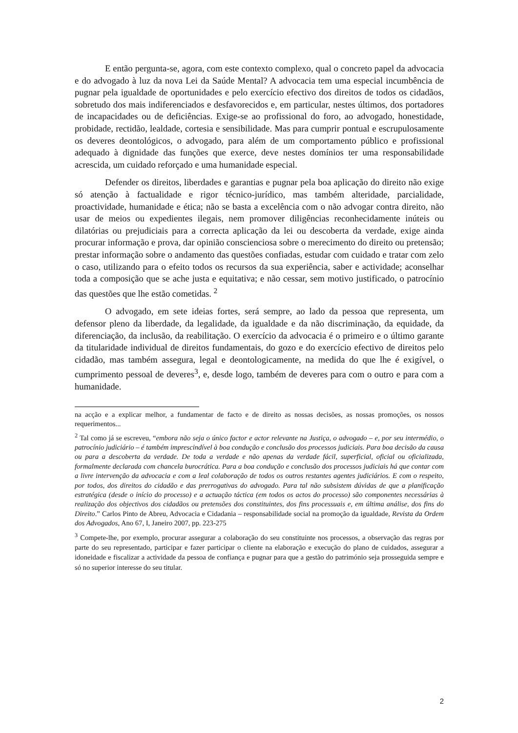E então pergunta-se, agora, com este contexto complexo, qual o concreto papel da advocacia e do advogado à luz da nova Lei da Saúde Mental? A advocacia tem uma especial incumbência de pugnar pela igualdade de oportunidades e pelo exercício efectivo dos direitos de todos os cidadãos, sobretudo dos mais indiferenciados e desfavorecidos e, em particular, nestes últimos, dos portadores de incapacidades ou de deficiências. Exige-se ao profissional do foro, ao advogado, honestidade, probidade, rectidão, lealdade, cortesia e sensibilidade. Mas para cumprir pontual e escrupulosamente os deveres deontológicos, o advogado, para além de um comportamento público e profissional adequado à dignidade das funções que exerce, deve nestes domínios ter uma responsabilidade acrescida, um cuidado reforçado e uma humanidade especial.
Defender os direitos, liberdades e garantias e pugnar pela boa aplicação do direito não exige só atenção à factualidade e rigor técnico-jurídico, mas também alteridade, parcialidade, proactividade, humanidade e ética; não se basta a excelência com o não advogar contra direito, não usar de meios ou expedientes ilegais, nem promover diligências reconhecidamente inúteis ou dilatórias ou prejudiciais para a correcta aplicação da lei ou descoberta da verdade, exige ainda procurar informação e prova, dar opinião conscienciosa sobre o merecimento do direito ou pretensão; prestar informação sobre o andamento das questões confiadas, estudar com cuidado e tratar com zelo o caso, utilizando para o efeito todos os recursos da sua experiência, saber e actividade; aconselhar toda a composição que se ache justa e equitativa; e não cessar, sem motivo justificado, o patrocínio das questões que lhe estão cometidas. <sup>2</sup>
O advogado, em sete ideias fortes, será sempre, ao lado da pessoa que representa, um defensor pleno da liberdade, da legalidade, da igualdade e da não discriminação, da equidade, da diferenciação, da inclusão, da reabilitação. O exercício da advocacia é o primeiro e o último garante da titularidade individual de direitos fundamentais, do gozo e do exercício efectivo de direitos pelo cidadão, mas também assegura, legal e deontologicamente, na medida do que lhe é exigível, o cumprimento pessoal de deveres<sup>3</sup>, e, desde logo, também de deveres para com o outro e para com a humanidade.
na acção e a explicar melhor, a fundamentar de facto e de direito as nossas decisões, as nossas promoções, os nossos requerimentos...
<sup>2</sup> Tal como já se escreveu, “embora não seja o único factor e actor relevante na Justiça, o advogado – e, por seu intermédio, o patrocínio judiciário – é também imprescindível à boa condução e conclusão dos processos judiciais. Para boa decisão da causa ou para a descoberta da verdade. De toda a verdade e não apenas da verdade fácil, superficial, oficial ou oficializada, formalmente declarada com chancela burocrática. Para a boa condução e conclusão dos processos judiciais há que contar com a livre intervenção da advocacia e com a leal colaboração de todos os outros restantes agentes judiciários. E com o respeito, por todos, dos direitos do cidadão e das prerrogativas do advogado. Para tal não subsistem dúvidas de que a planificação estratégica (desde o início do processo) e a actuação táctica (em todos os actos do processo) são componentes necessárias à realização dos objectivos dos cidadãos ou pretensões dos constituintes, dos fins processuais e, em última análise, dos fins do Direito.” Carlos Pinto de Abreu, Advocacia e Cidadania – responsabilidade social na promoção da igualdade, Revista da Ordem dos Advogados, Ano 67, I, Janeiro 2007, pp. 223-275
<sup>3</sup> Compete-lhe, por exemplo, procurar assegurar a colaboração do seu constituinte nos processos, a observação das regras por parte do seu representado, participar e fazer participar o cliente na elaboração e execução do plano de cuidados, assegurar a idoneidade e fiscalizar a actividade da pessoa de confiança e pugnar para que a gestão do património seja prosseguida sempre e só no superior interesse do seu titular.
2